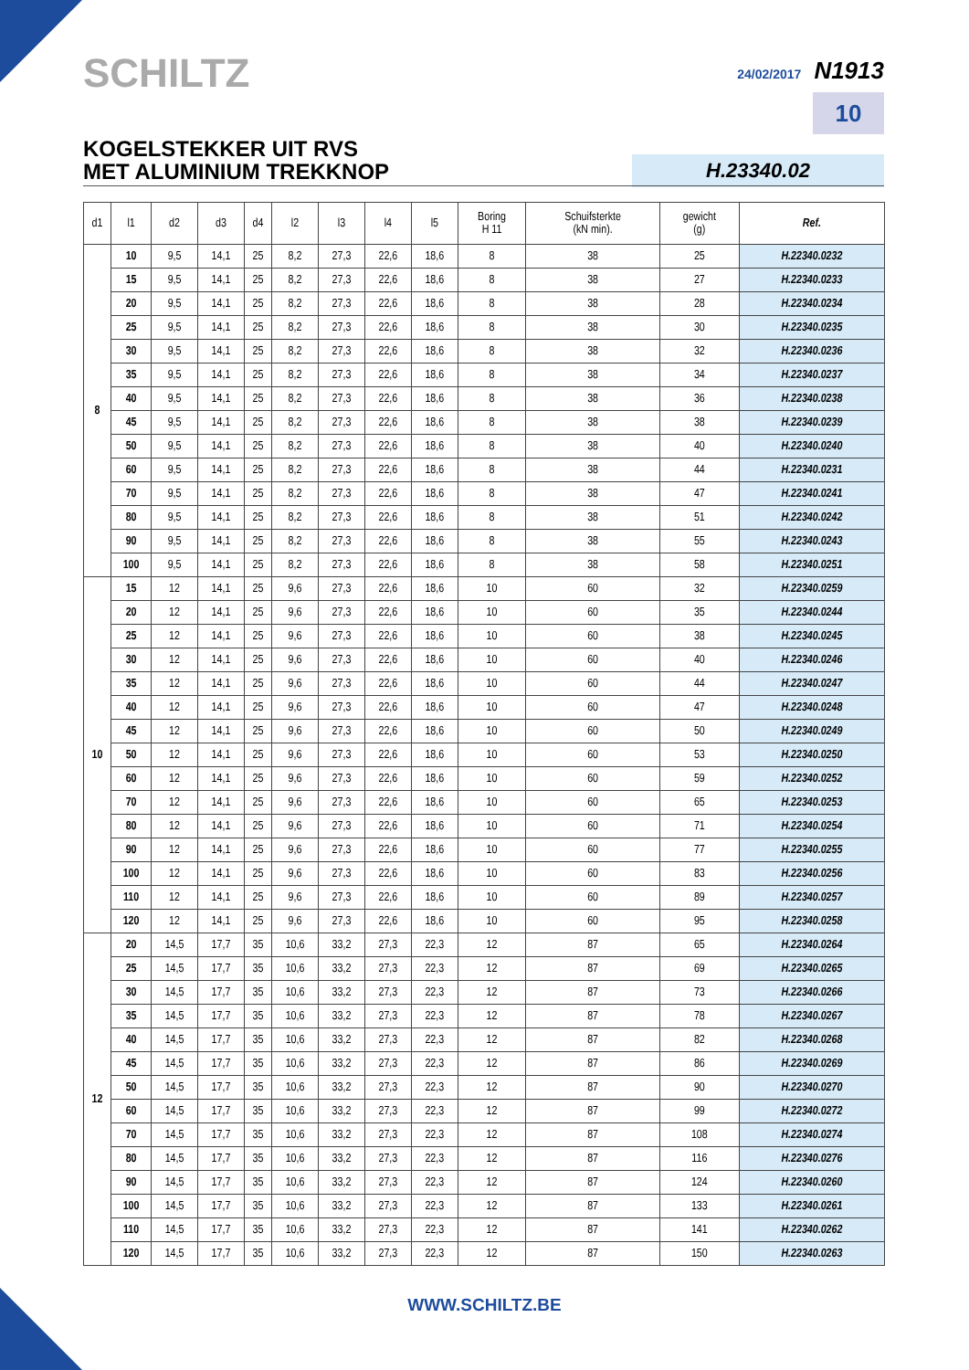SCHILTZ
24/02/2017 N1913
10
KOGELSTEKKER UIT RVS
MET ALUMINIUM TREKKNOP
H.23340.02
| d1 | l1 | d2 | d3 | d4 | l2 | l3 | l4 | l5 | Boring H 11 | Schuifsterkte (kN min). | gewicht (g) | Ref. |
| --- | --- | --- | --- | --- | --- | --- | --- | --- | --- | --- | --- | --- |
| 8 | 10 | 9,5 | 14,1 | 25 | 8,2 | 27,3 | 22,6 | 18,6 | 8 | 38 | 25 | H.22340.0232 |
| | 15 | 9,5 | 14,1 | 25 | 8,2 | 27,3 | 22,6 | 18,6 | 8 | 38 | 27 | H.22340.0233 |
| | 20 | 9,5 | 14,1 | 25 | 8,2 | 27,3 | 22,6 | 18,6 | 8 | 38 | 28 | H.22340.0234 |
| | 25 | 9,5 | 14,1 | 25 | 8,2 | 27,3 | 22,6 | 18,6 | 8 | 38 | 30 | H.22340.0235 |
| | 30 | 9,5 | 14,1 | 25 | 8,2 | 27,3 | 22,6 | 18,6 | 8 | 38 | 32 | H.22340.0236 |
| | 35 | 9,5 | 14,1 | 25 | 8,2 | 27,3 | 22,6 | 18,6 | 8 | 38 | 34 | H.22340.0237 |
| | 40 | 9,5 | 14,1 | 25 | 8,2 | 27,3 | 22,6 | 18,6 | 8 | 38 | 36 | H.22340.0238 |
| | 45 | 9,5 | 14,1 | 25 | 8,2 | 27,3 | 22,6 | 18,6 | 8 | 38 | 38 | H.22340.0239 |
| | 50 | 9,5 | 14,1 | 25 | 8,2 | 27,3 | 22,6 | 18,6 | 8 | 38 | 40 | H.22340.0240 |
| | 60 | 9,5 | 14,1 | 25 | 8,2 | 27,3 | 22,6 | 18,6 | 8 | 38 | 44 | H.22340.0231 |
| | 70 | 9,5 | 14,1 | 25 | 8,2 | 27,3 | 22,6 | 18,6 | 8 | 38 | 47 | H.22340.0241 |
| | 80 | 9,5 | 14,1 | 25 | 8,2 | 27,3 | 22,6 | 18,6 | 8 | 38 | 51 | H.22340.0242 |
| | 90 | 9,5 | 14,1 | 25 | 8,2 | 27,3 | 22,6 | 18,6 | 8 | 38 | 55 | H.22340.0243 |
| | 100 | 9,5 | 14,1 | 25 | 8,2 | 27,3 | 22,6 | 18,6 | 8 | 38 | 58 | H.22340.0251 |
| 10 | 15 | 12 | 14,1 | 25 | 9,6 | 27,3 | 22,6 | 18,6 | 10 | 60 | 32 | H.22340.0259 |
| | 20 | 12 | 14,1 | 25 | 9,6 | 27,3 | 22,6 | 18,6 | 10 | 60 | 35 | H.22340.0244 |
| | 25 | 12 | 14,1 | 25 | 9,6 | 27,3 | 22,6 | 18,6 | 10 | 60 | 38 | H.22340.0245 |
| | 30 | 12 | 14,1 | 25 | 9,6 | 27,3 | 22,6 | 18,6 | 10 | 60 | 40 | H.22340.0246 |
| | 35 | 12 | 14,1 | 25 | 9,6 | 27,3 | 22,6 | 18,6 | 10 | 60 | 44 | H.22340.0247 |
| | 40 | 12 | 14,1 | 25 | 9,6 | 27,3 | 22,6 | 18,6 | 10 | 60 | 47 | H.22340.0248 |
| | 45 | 12 | 14,1 | 25 | 9,6 | 27,3 | 22,6 | 18,6 | 10 | 60 | 50 | H.22340.0249 |
| | 50 | 12 | 14,1 | 25 | 9,6 | 27,3 | 22,6 | 18,6 | 10 | 60 | 53 | H.22340.0250 |
| | 60 | 12 | 14,1 | 25 | 9,6 | 27,3 | 22,6 | 18,6 | 10 | 60 | 59 | H.22340.0252 |
| | 70 | 12 | 14,1 | 25 | 9,6 | 27,3 | 22,6 | 18,6 | 10 | 60 | 65 | H.22340.0253 |
| | 80 | 12 | 14,1 | 25 | 9,6 | 27,3 | 22,6 | 18,6 | 10 | 60 | 71 | H.22340.0254 |
| | 90 | 12 | 14,1 | 25 | 9,6 | 27,3 | 22,6 | 18,6 | 10 | 60 | 77 | H.22340.0255 |
| | 100 | 12 | 14,1 | 25 | 9,6 | 27,3 | 22,6 | 18,6 | 10 | 60 | 83 | H.22340.0256 |
| | 110 | 12 | 14,1 | 25 | 9,6 | 27,3 | 22,6 | 18,6 | 10 | 60 | 89 | H.22340.0257 |
| | 120 | 12 | 14,1 | 25 | 9,6 | 27,3 | 22,6 | 18,6 | 10 | 60 | 95 | H.22340.0258 |
| 12 | 20 | 14,5 | 17,7 | 35 | 10,6 | 33,2 | 27,3 | 22,3 | 12 | 87 | 65 | H.22340.0264 |
| | 25 | 14,5 | 17,7 | 35 | 10,6 | 33,2 | 27,3 | 22,3 | 12 | 87 | 69 | H.22340.0265 |
| | 30 | 14,5 | 17,7 | 35 | 10,6 | 33,2 | 27,3 | 22,3 | 12 | 87 | 73 | H.22340.0266 |
| | 35 | 14,5 | 17,7 | 35 | 10,6 | 33,2 | 27,3 | 22,3 | 12 | 87 | 78 | H.22340.0267 |
| | 40 | 14,5 | 17,7 | 35 | 10,6 | 33,2 | 27,3 | 22,3 | 12 | 87 | 82 | H.22340.0268 |
| | 45 | 14,5 | 17,7 | 35 | 10,6 | 33,2 | 27,3 | 22,3 | 12 | 87 | 86 | H.22340.0269 |
| | 50 | 14,5 | 17,7 | 35 | 10,6 | 33,2 | 27,3 | 22,3 | 12 | 87 | 90 | H.22340.0270 |
| | 60 | 14,5 | 17,7 | 35 | 10,6 | 33,2 | 27,3 | 22,3 | 12 | 87 | 99 | H.22340.0272 |
| | 70 | 14,5 | 17,7 | 35 | 10,6 | 33,2 | 27,3 | 22,3 | 12 | 87 | 108 | H.22340.0274 |
| | 80 | 14,5 | 17,7 | 35 | 10,6 | 33,2 | 27,3 | 22,3 | 12 | 87 | 116 | H.22340.0276 |
| | 90 | 14,5 | 17,7 | 35 | 10,6 | 33,2 | 27,3 | 22,3 | 12 | 87 | 124 | H.22340.0260 |
| | 100 | 14,5 | 17,7 | 35 | 10,6 | 33,2 | 27,3 | 22,3 | 12 | 87 | 133 | H.22340.0261 |
| | 110 | 14,5 | 17,7 | 35 | 10,6 | 33,2 | 27,3 | 22,3 | 12 | 87 | 141 | H.22340.0262 |
| | 120 | 14,5 | 17,7 | 35 | 10,6 | 33,2 | 27,3 | 22,3 | 12 | 87 | 150 | H.22340.0263 |
WWW.SCHILTZ.BE